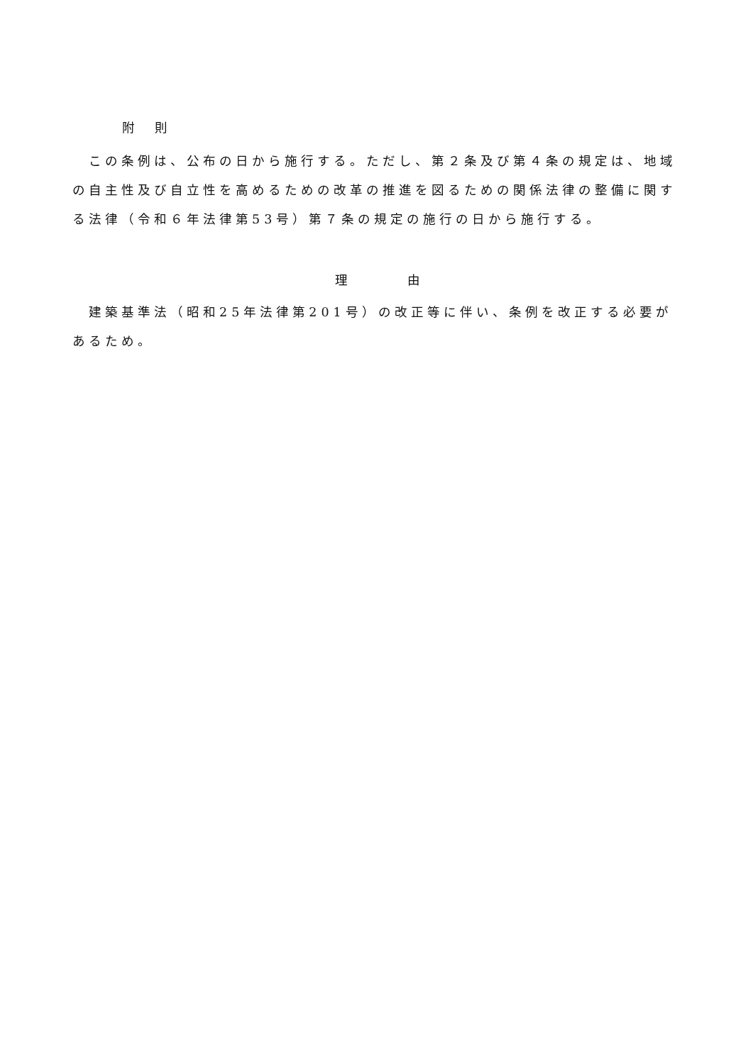附　則
　この条例は、公布の日から施行する。ただし、第２条及び第４条の規定は、地域の自主性及び自立性を高めるための改革の推進を図るための関係法律の整備に関する法律（令和６年法律第53号）第７条の規定の施行の日から施行する。
理　　　　　由
　建築基準法（昭和25年法律第201号）の改正等に伴い、条例を改正する必要があるため。